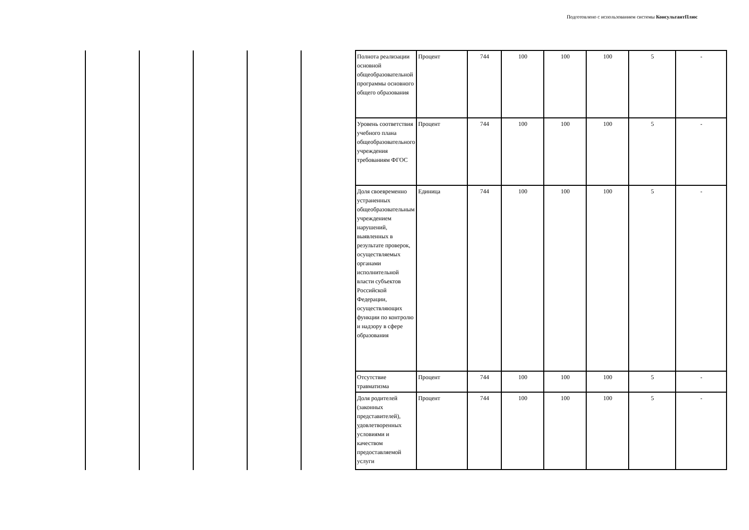Подготовлено с использованием системы КонсультантПлюс
| Полнота реализации основной общеобразовательной программы основного общего образования | Процент | 744 | 100 | 100 | 100 | 5 | - |
| Уровень соответствия учебного плана общеобразовательного учреждения требованиям ФГОС | Процент | 744 | 100 | 100 | 100 | 5 | - |
| Доля своевременно устраненных общеобразовательным учреждением нарушений, выявленных в результате проверок, осуществляемых органами исполнительной власти субъектов Российской Федерации, осуществляющих функции по контролю и надзору в сфере образования | Единица | 744 | 100 | 100 | 100 | 5 | - |
| Отсутствие травматизма | Процент | 744 | 100 | 100 | 100 | 5 | - |
| Доля родителей (законных представителей), удовлетворенных условиями и качеством предоставляемой услуги | Процент | 744 | 100 | 100 | 100 | 5 | - |